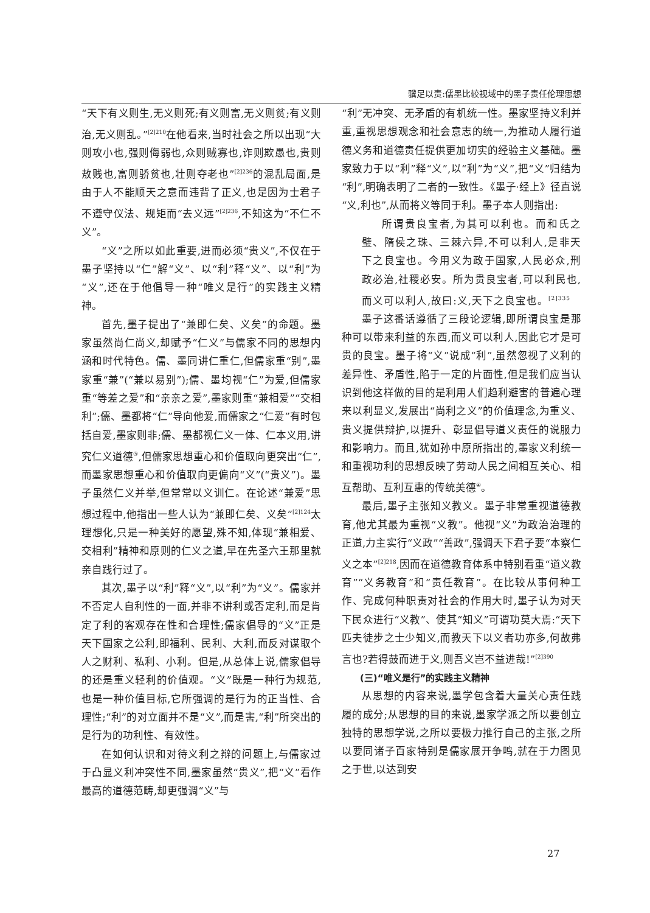骥足以责:儒墨比较视域中的墨子责任伦理思想
“天下有义则生,无义则死;有义则富,无义则贫;有义则治,无义则乱。”<sup>[2]210</sup>在他看来,当时社会之所以出现“大则攻小也,强则侮弱也,众则贼寡也,诈则欺愚也,贵则敖贱也,富则骄贫也,壮则夺老也”<sup>[2]236</sup>的混乱局面,是由于人不能顺天之意而违背了正义,也是因为士君子不遵守仪法、规矩而“去义远”<sup>[2]236</sup>,不知这为“不仁不义”。
“义”之所以如此重要,进而必须“贵义”,不仅在于墨子坚持以“仁”解“义”、以“利”释“义”、以“利”为“义”,还在于他倡导一种“唯义是行”的实践主义精神。
首先,墨子提出了“兼即仁矣、义矣”的命题。墨家虽然尚仁尚义,却赋予“仁义”与儒家不同的思想内涵和时代特色。儒、墨同讲仁重仁,但儒家重“别”,墨家重“兼”(“兼以易别”);儒、墨均视“仁”为爱,但儒家重“等差之爱”和“亲亲之爱”,墨家则重“兼相爱”“交相利”;儒、墨都将“仁”导向他爱,而儒家之“仁爱”有时包括自爱,墨家则非;儒、墨都视仁义一体、仁本义用,讲究仁义道德<sup>③</sup>,但儒家思想重心和价值取向更突出“仁”,而墨家思想重心和价值取向更偏向“义”(“贵义”)。墨子虽然仁义并举,但常常以义训仁。在论述“兼爱”思想过程中,他指出一些人认为“兼即仁矣、义矣”<sup>[2]124</sup>太理想化,只是一种美好的愿望,殊不知,体现“兼相爱、交相利”精神和原则的仁义之道,早在先圣六王那里就亲自践行过了。
其次,墨子以“利”释“义”,以“利”为“义”。儒家并不否定人自利性的一面,并非不讲利或否定利,而是肯定了利的客观存在性和合理性;儒家倡导的“义”正是天下国家之公利,即福利、民利、大利,而反对谋取个人之财利、私利、小利。但是,从总体上说,儒家倡导的还是重义轻利的价值观。“义”既是一种行为规范,也是一种价值目标,它所强调的是行为的正当性、合理性;“利”的对立面并不是“义”,而是害,“利”所突出的是行为的功利性、有效性。
在如何认识和对待义利之辩的问题上,与儒家过于凸显义利冲突性不同,墨家虽然“贵义”,把“义”看作最高的道德范畴,却更强调“义”与
“利”无冲突、无矛盾的有机统一性。墨家坚持义利并重,重视思想观念和社会意志的统一,为推动人履行道德义务和道德责任提供更加切实的经验主义基础。墨家致力于以“利”释“义”,以“利”为“义”,把“义”归结为“利”,明确表明了二者的一致性。《墨子·经上》径直说“义,利也”,从而将义等同于利。墨子本人则指出:
所谓贵良宝者,为其可以利也。而和氏之璧、隋侯之珠、三棘六异,不可以利人,是非天下之良宝也。今用义为政于国家,人民必众,刑政必治,社稷必安。所为贵良宝者,可以利民也,而义可以利人,故曰:义,天下之良宝也。<sup>[2]335</sup>
墨子这番话遵循了三段论逻辑,即所谓良宝是那种可以带来利益的东西,而义可以利人,因此它才是可贵的良宝。墨子将“义”说成“利”,虽然忽视了义利的差异性、矛盾性,陷于一定的片面性,但是我们应当认识到他这样做的目的是利用人们趋利避害的普遍心理来以利显义,发展出“尚利之义”的价值理念,为重义、贵义提供辩护,以提升、彰显倡导道义责任的说服力和影响力。而且,犹如孙中原所指出的,墨家义利统一和重视功利的思想反映了劳动人民之间相互关心、相互帮助、互利互惠的传统美德<sup>④</sup>。
最后,墨子主张知义教义。墨子非常重视道德教育,他尤其最为重视“义教”。他视“义”为政治治理的正道,力主实行“义政”“善政”,强调天下君子要“本察仁义之本”<sup>[2]218</sup>,因而在道德教育体系中特别看重“道义教育”“义务教育”和“责任教育”。在比较从事何种工作、完成何种职责对社会的作用大时,墨子认为对天下民众进行“义教”、使其“知义”可谓功莫大焉:“天下匹夫徒步之士少知义,而教天下以义者功亦多,何故弗言也?若得鼓而进于义,则吾义岂不益进哉!”<sup>[2]390</sup>
(三)“唯义是行”的实践主义精神
从思想的内容来说,墨学包含着大量关心责任践履的成分;从思想的目的来说,墨家学派之所以要创立独特的思想学说,之所以要极力推行自己的主张,之所以要同诸子百家特别是儒家展开争鸣,就在于力图见之于世,以达到安
27